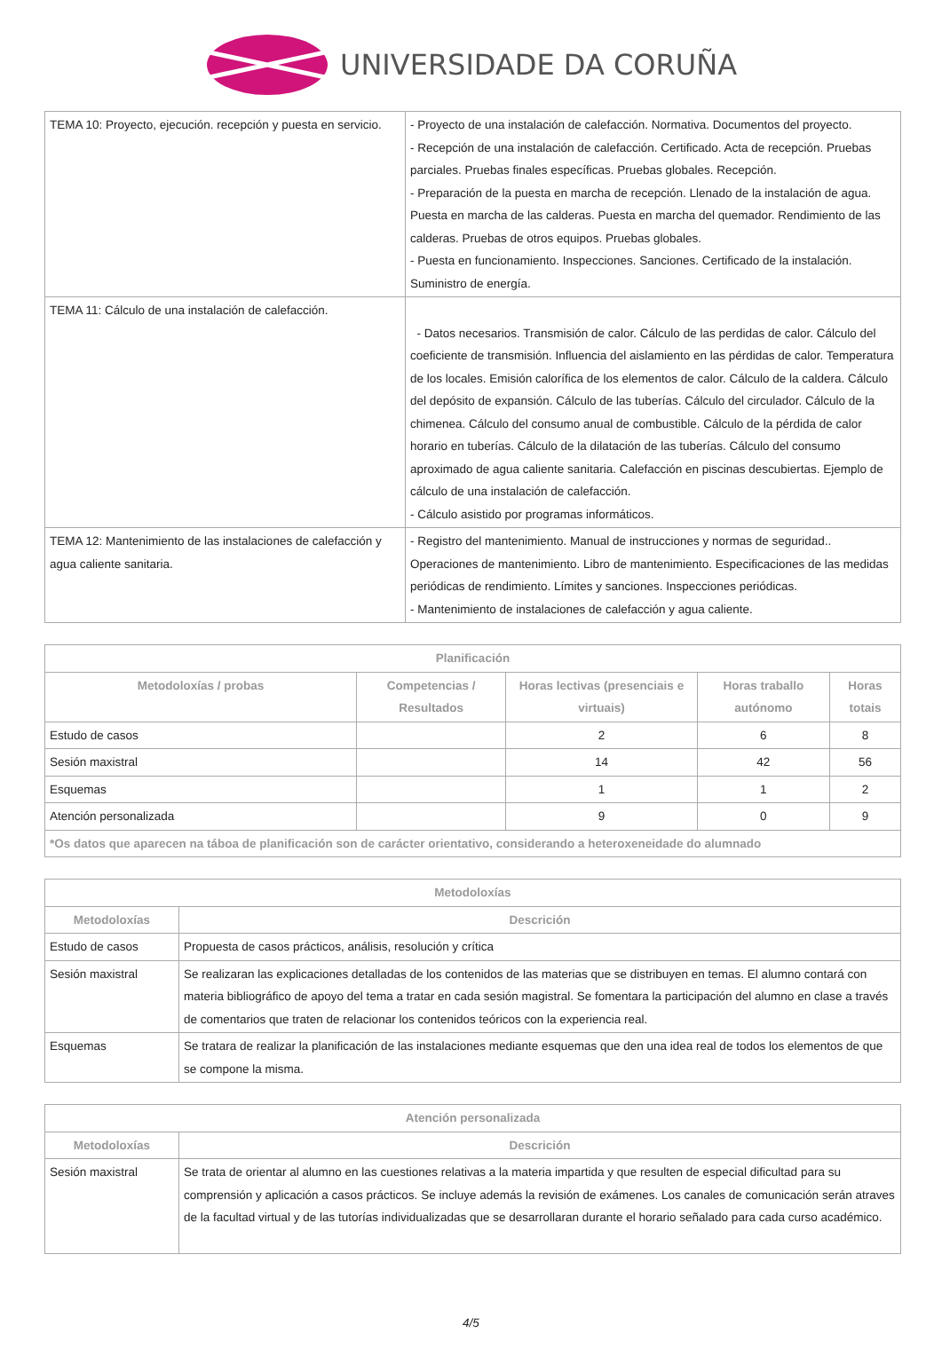UNIVERSIDADE DA CORUÑA
| TEMA 10: Proyecto, ejecución. recepción y puesta en servicio. | - Proyecto de una instalación de calefacción. Normativa. Documentos del proyecto. - Recepción de una instalación de calefacción. Certificado. Acta de recepción. Pruebas parciales. Pruebas finales específicas. Pruebas globales. Recepción. - Preparación de la puesta en marcha de recepción. Llenado de la instalación de agua. Puesta en marcha de las calderas. Puesta en marcha del quemador. Rendimiento de las calderas. Pruebas de otros equipos. Pruebas globales. - Puesta en funcionamiento. Inspecciones. Sanciones. Certificado de la instalación. Suministro de energía. |
| TEMA 11: Cálculo de una instalación de calefacción. | - Datos necesarios. Transmisión de calor. Cálculo de las perdidas de calor. Cálculo del coeficiente de transmisión. Influencia del aislamiento en las pérdidas de calor. Temperatura de los locales. Emisión calorífica de los elementos de calor. Cálculo de la caldera. Cálculo del depósito de expansión. Cálculo de las tuberías. Cálculo del circulador. Cálculo de la chimenea. Cálculo del consumo anual de combustible. Cálculo de la pérdida de calor horario en tuberías. Cálculo de la dilatación de las tuberías. Cálculo del consumo aproximado de agua caliente sanitaria. Calefacción en piscinas descubiertas. Ejemplo de cálculo de una instalación de calefacción. - Cálculo asistido por programas informáticos. |
| TEMA 12: Mantenimiento de las instalaciones de calefacción y agua caliente sanitaria. | - Registro del mantenimiento. Manual de instrucciones y normas de seguridad.. Operaciones de mantenimiento. Libro de mantenimiento. Especificaciones de las medidas periódicas de rendimiento. Límites y sanciones. Inspecciones periódicas. - Mantenimiento de instalaciones de calefacción y agua caliente. |
| Planificación | | | | |
| --- | --- | --- | --- | --- |
| Metodoloxías / probas | Competencias / Resultados | Horas lectivas (presenciais e virtuais) | Horas traballo autónomo | Horas totais |
| Estudo de casos | | 2 | 6 | 8 |
| Sesión maxistral | | 14 | 42 | 56 |
| Esquemas | | 1 | 1 | 2 |
| Atención personalizada | | 9 | 0 | 9 |
| *Os datos que aparecen na táboa de planificación son de carácter orientativo, considerando a heteroxeneidade do alumnado | | | | |
| Metodoloxías | |
| --- | --- |
| Metodoloxías | Descrición |
| Estudo de casos | Propuesta de casos prácticos, análisis, resolución y crítica |
| Sesión maxistral | Se realizaran las explicaciones detalladas de los contenidos de las materias que se distribuyen en temas. El alumno contará con materia bibliográfico de apoyo del tema a tratar en cada sesión magistral. Se fomentara la participación del alumno en clase a través de comentarios que traten de relacionar los contenidos teóricos con la experiencia real. |
| Esquemas | Se tratara de realizar la planificación de las instalaciones mediante esquemas que den una idea real de todos los elementos de que se compone la misma. |
| Atención personalizada | |
| --- | --- |
| Metodoloxías | Descrición |
| Sesión maxistral | Se trata de orientar al alumno en las cuestiones relativas a la materia impartida y que resulten de especial dificultad para su comprensión y aplicación a casos prácticos. Se incluye además la revisión de exámenes. Los canales de comunicación serán atraves de la facultad virtual y de las tutorías individualizadas que se desarrollaran durante el horario señalado para cada curso académico. |
4/5